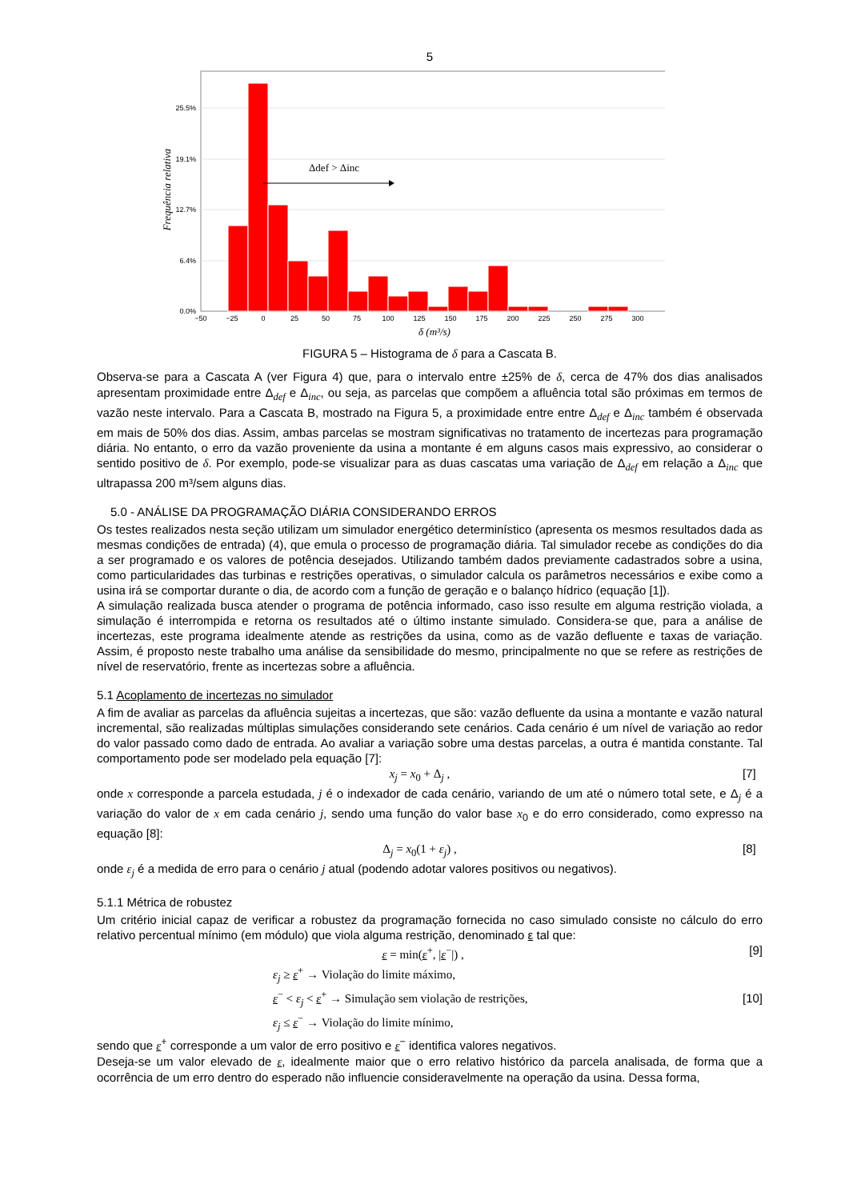5
Δdef > Δinc
25.5%
19.1%
12.7%
6.4%
0.0%
−50
−25
0
25
50
75
100
125
150
175
200
225
250
275
300
δ (m³/s)
Frequência relativa
FIGURA 5 – Histograma de δ para a Cascata B.
Observa-se para a Cascata A (ver Figura 4) que, para o intervalo entre ±25% de δ, cerca de 47% dos dias analisados apresentam proximidade entre Δ<sub>def</sub> e Δ<sub>inc</sub>, ou seja, as parcelas que compõem a afluência total são próximas em termos de vazão neste intervalo. Para a Cascata B, mostrado na Figura 5, a proximidade entre entre Δ<sub>def</sub> e Δ<sub>inc</sub> também é observada em mais de 50% dos dias. Assim, ambas parcelas se mostram significativas no tratamento de incertezas para programação diária. No entanto, o erro da vazão proveniente da usina a montante é em alguns casos mais expressivo, ao considerar o sentido positivo de δ. Por exemplo, pode-se visualizar para as duas cascatas uma variação de Δ<sub>def</sub> em relação a Δ<sub>inc</sub> que ultrapassa 200 m³/sem alguns dias.
5.0 - ANÁLISE DA PROGRAMAÇÃO DIÁRIA CONSIDERANDO ERROS
Os testes realizados nesta seção utilizam um simulador energético determinístico (apresenta os mesmos resultados dada as mesmas condições de entrada) (4), que emula o processo de programação diária. Tal simulador recebe as condições do dia a ser programado e os valores de potência desejados. Utilizando também dados previamente cadastrados sobre a usina, como particularidades das turbinas e restrições operativas, o simulador calcula os parâmetros necessários e exibe como a usina irá se comportar durante o dia, de acordo com a função de geração e o balanço hídrico (equação [1]).
A simulação realizada busca atender o programa de potência informado, caso isso resulte em alguma restrição violada, a simulação é interrompida e retorna os resultados até o último instante simulado. Considera-se que, para a análise de incertezas, este programa idealmente atende as restrições da usina, como as de vazão defluente e taxas de variação. Assim, é proposto neste trabalho uma análise da sensibilidade do mesmo, principalmente no que se refere as restrições de nível de reservatório, frente as incertezas sobre a afluência.
5.1 Acoplamento de incertezas no simulador
A fim de avaliar as parcelas da afluência sujeitas a incertezas, que são: vazão defluente da usina a montante e vazão natural incremental, são realizadas múltiplas simulações considerando sete cenários. Cada cenário é um nível de variação ao redor do valor passado como dado de entrada. Ao avaliar a variação sobre uma destas parcelas, a outra é mantida constante. Tal comportamento pode ser modelado pela equação [7]:
x<sub>j</sub> = x<sub>0</sub> + Δ<sub>j</sub> , [7]
onde x corresponde a parcela estudada, j é o indexador de cada cenário, variando de um até o número total sete, e Δ<sub>j</sub> é a variação do valor de x em cada cenário j, sendo uma função do valor base x<sub>0</sub> e do erro considerado, como expresso na equação [8]:
Δ<sub>j</sub> = x<sub>0</sub>(1 + ε<sub>j</sub>) , [8]
onde ε<sub>j</sub> é a medida de erro para o cenário j atual (podendo adotar valores positivos ou negativos).
5.1.1 Métrica de robustez
Um critério inicial capaz de verificar a robustez da programação fornecida no caso simulado consiste no cálculo do erro relativo percentual mínimo (em módulo) que viola alguma restrição, denominado ε tal que:
ε = min(ε<sup>+</sup>, |ε<sup>−</sup>|) , [9]
ε<sub>j</sub> ≥ ε<sup>+</sup> → Violação do limite máximo,
ε<sup>−</sup> < ε<sub>j</sub> < ε<sup>+</sup> → Simulação sem violação de restrições,
ε<sub>j</sub> ≤ ε<sup>−</sup> → Violação do limite mínimo, [10]
sendo que ε<sup>+</sup> corresponde a um valor de erro positivo e ε<sup>−</sup> identifica valores negativos.
Deseja-se um valor elevado de ε, idealmente maior que o erro relativo histórico da parcela analisada, de forma que a ocorrência de um erro dentro do esperado não influencie consideravelmente na operação da usina. Dessa forma,